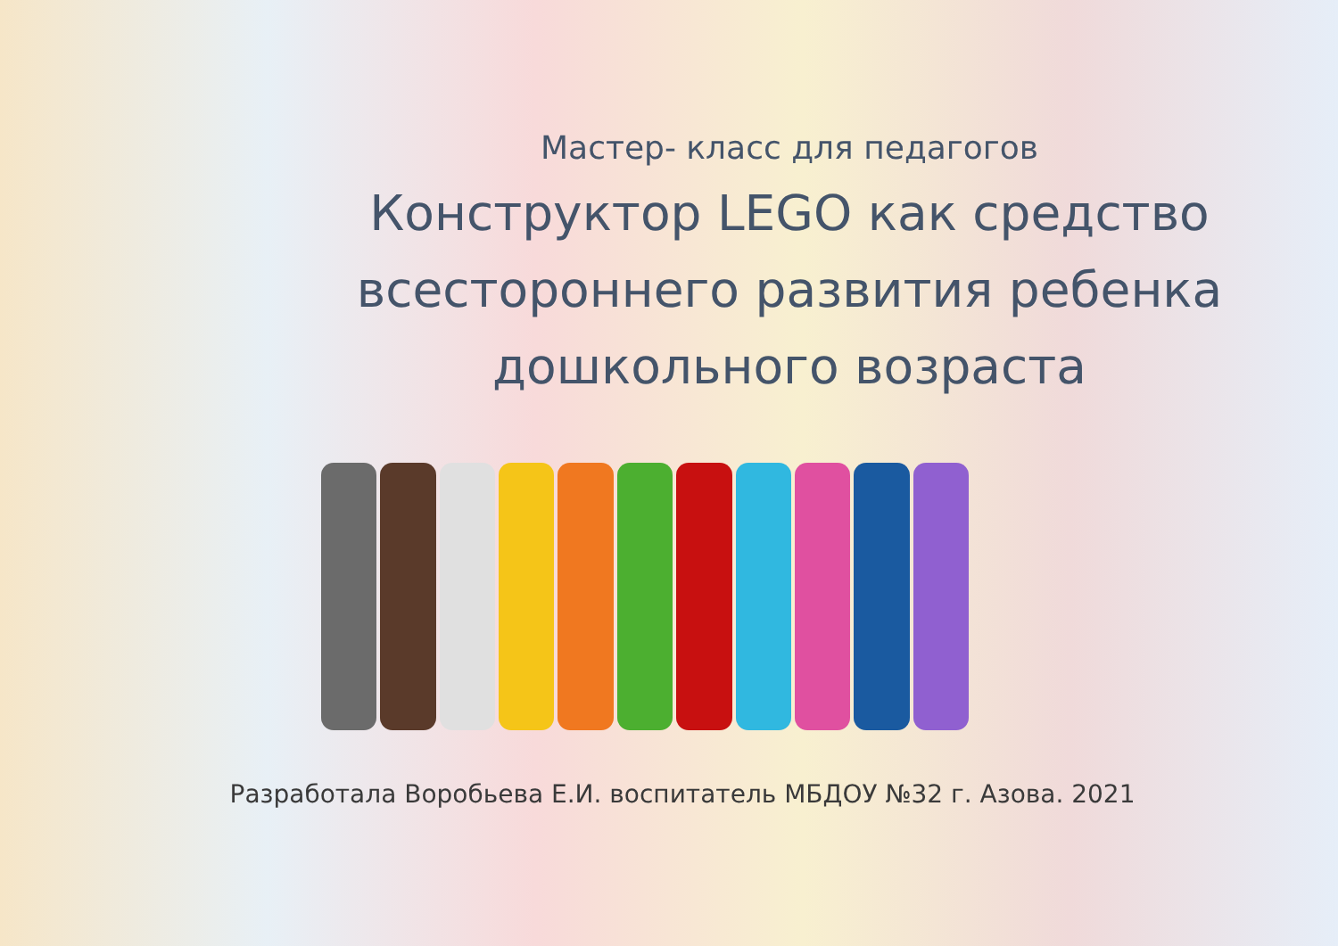Мастер- класс для педагогов
Конструктор LEGO как средство
всестороннего развития ребенка
дошкольного возраста
Разработала Воробьева Е.И. воспитатель МБДОУ №32 г. Азова. 2021